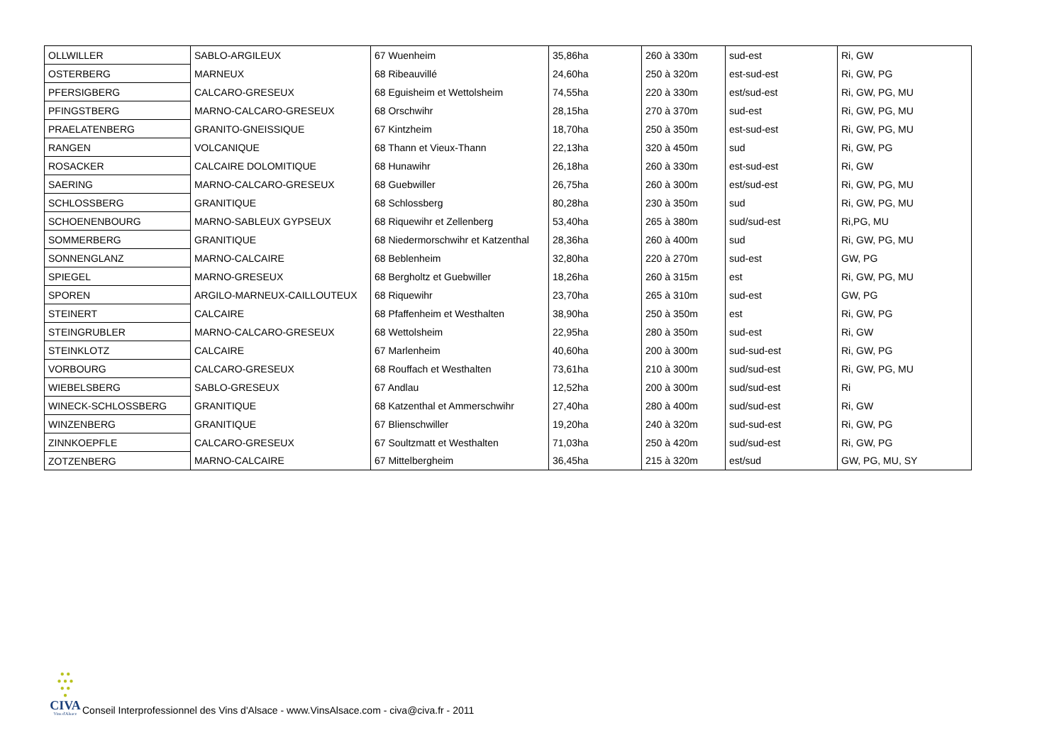| OLLWILLER | SABLO-ARGILEUX | 67 Wuenheim | 35,86ha | 260 à 330m | sud-est | Ri, GW |
| OSTERBERG | MARNEUX | 68 Ribeauvillé | 24,60ha | 250 à 320m | est-sud-est | Ri, GW, PG |
| PFERSIGBERG | CALCARO-GRESEUX | 68 Eguisheim et Wettolsheim | 74,55ha | 220 à 330m | est/sud-est | Ri, GW, PG, MU |
| PFINGSTBERG | MARNO-CALCARO-GRESEUX | 68 Orschwihr | 28,15ha | 270 à 370m | sud-est | Ri, GW, PG, MU |
| PRAELATENBERG | GRANITO-GNEISSIQUE | 67 Kintzheim | 18,70ha | 250 à 350m | est-sud-est | Ri, GW, PG, MU |
| RANGEN | VOLCANIQUE | 68 Thann et Vieux-Thann | 22,13ha | 320 à 450m | sud | Ri, GW, PG |
| ROSACKER | CALCAIRE DOLOMITIQUE | 68 Hunawihr | 26,18ha | 260 à 330m | est-sud-est | Ri, GW |
| SAERING | MARNO-CALCARO-GRESEUX | 68 Guebwiller | 26,75ha | 260 à 300m | est/sud-est | Ri, GW, PG, MU |
| SCHLOSSBERG | GRANITIQUE | 68 Schlossberg | 80,28ha | 230 à 350m | sud | Ri, GW, PG, MU |
| SCHOENENBOURG | MARNO-SABLEUX GYPSEUX | 68 Riquewihr et Zellenberg | 53,40ha | 265 à 380m | sud/sud-est | Ri,PG, MU |
| SOMMERBERG | GRANITIQUE | 68 Niedermorschwihr et Katzenthal | 28,36ha | 260 à 400m | sud | Ri, GW, PG, MU |
| SONNENGLANZ | MARNO-CALCAIRE | 68 Beblenheim | 32,80ha | 220 à 270m | sud-est | GW, PG |
| SPIEGEL | MARNO-GRESEUX | 68 Bergholtz et Guebwiller | 18,26ha | 260 à 315m | est | Ri, GW, PG, MU |
| SPOREN | ARGILO-MARNEUX-CAILLOUTEUX | 68 Riquewihr | 23,70ha | 265 à 310m | sud-est | GW, PG |
| STEINERT | CALCAIRE | 68 Pfaffenheim et Westhalten | 38,90ha | 250 à 350m | est | Ri, GW, PG |
| STEINGRUBLER | MARNO-CALCARO-GRESEUX | 68 Wettolsheim | 22,95ha | 280 à 350m | sud-est | Ri, GW |
| STEINKLOTZ | CALCAIRE | 67 Marlenheim | 40,60ha | 200 à 300m | sud-sud-est | Ri, GW, PG |
| VORBOURG | CALCARO-GRESEUX | 68 Rouffach et Westhalten | 73,61ha | 210 à 300m | sud/sud-est | Ri, GW, PG, MU |
| WIEBELSBERG | SABLO-GRESEUX | 67 Andlau | 12,52ha | 200 à 300m | sud/sud-est | Ri |
| WINECK-SCHLOSSBERG | GRANITIQUE | 68 Katzenthal et Ammerschwihr | 27,40ha | 280 à 400m | sud/sud-est | Ri, GW |
| WINZENBERG | GRANITIQUE | 67 Blienschwiller | 19,20ha | 240 à 320m | sud-sud-est | Ri, GW, PG |
| ZINNKOEPFLE | CALCARO-GRESEUX | 67 Soultzmatt et Westhalten | 71,03ha | 250 à 420m | sud/sud-est | Ri, GW, PG |
| ZOTZENBERG | MARNO-CALCAIRE | 67 Mittelbergheim | 36,45ha | 215 à 320m | est/sud | GW, PG, MU, SY |
● ●
● ● ●
● ●
●
CIVA
Vins d'Alsace
Conseil Interprofessionnel des Vins d'Alsace - www.VinsAlsace.com - civa@civa.fr - 2011